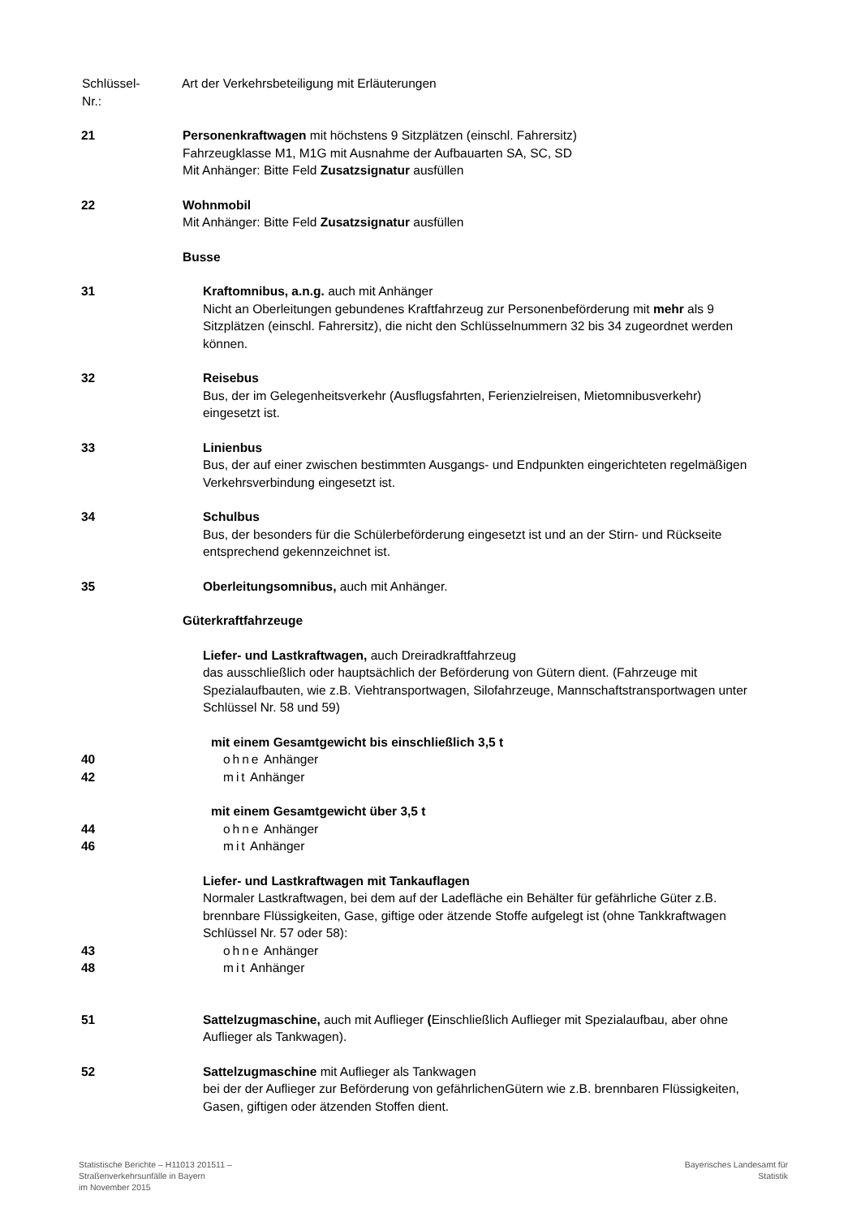Schlüssel-
Nr.:
Art der Verkehrsbeteiligung mit Erläuterungen
21 Personenkraftwagen mit höchstens 9 Sitzplätzen (einschl. Fahrersitz)
Fahrzeugklasse M1, M1G mit Ausnahme der Aufbauarten SA, SC, SD
Mit Anhänger: Bitte Feld Zusatzsignatur ausfüllen
22 Wohnmobil
Mit Anhänger: Bitte Feld Zusatzsignatur ausfüllen
Busse
31 Kraftomnibus, a.n.g. auch mit Anhänger
Nicht an Oberleitungen gebundenes Kraftfahrzeug zur Personenbeförderung mit mehr als 9 Sitzplätzen (einschl. Fahrersitz), die nicht den Schlüsselnummern 32 bis 34 zugeordnet werden können.
32 Reisebus
Bus, der im Gelegenheitsverkehr (Ausflugsfahrten, Ferienzielreisen, Mietomnibusverkehr) eingesetzt ist.
33 Linienbus
Bus, der auf einer zwischen bestimmten Ausgangs- und Endpunkten eingerichteten regelmäßigen Verkehrsverbindung eingesetzt ist.
34 Schulbus
Bus, der besonders für die Schülerbeförderung eingesetzt ist und an der Stirn- und Rückseite entsprechend gekennzeichnet ist.
35 Oberleitungsomnibus, auch mit Anhänger.
Güterkraftfahrzeuge
Liefer- und Lastkraftwagen, auch Dreiradkraftfahrzeug
das ausschließlich oder hauptsächlich der Beförderung von Gütern dient. (Fahrzeuge mit Spezialaufbauten, wie z.B. Viehtransportwagen, Silofahrzeuge, Mannschaftstransportwagen unter Schlüssel Nr. 58 und 59)
mit einem Gesamtgewicht bis einschließlich 3,5 t
40 ohne Anhänger
42 mit Anhänger
mit einem Gesamtgewicht über 3,5 t
44 ohne Anhänger
46 mit Anhänger
Liefer- und Lastkraftwagen mit Tankauflagen
Normaler Lastkraftwagen, bei dem auf der Ladefläche ein Behälter für gefährliche Güter z.B. brennbare Flüssigkeiten, Gase, giftige oder ätzende Stoffe aufgelegt ist (ohne Tankkraftwagen Schlüssel Nr. 57 oder 58):
43 ohne Anhänger
48 mit Anhänger
51 Sattelzugmaschine, auch mit Auflieger (Einschließlich Auflieger mit Spezialaufbau, aber ohne Auflieger als Tankwagen).
52 Sattelzugmaschine mit Auflieger als Tankwagen
bei der der Auflieger zur Beförderung von gefährlichenGütern wie z.B. brennbaren Flüssigkeiten, Gasen, giftigen oder ätzenden Stoffen dient.
Statistische Berichte – H11013 201511 –
Straßenverkehrsunfälle in Bayern
im November 2015
Bayerisches Landesamt für
Statistik